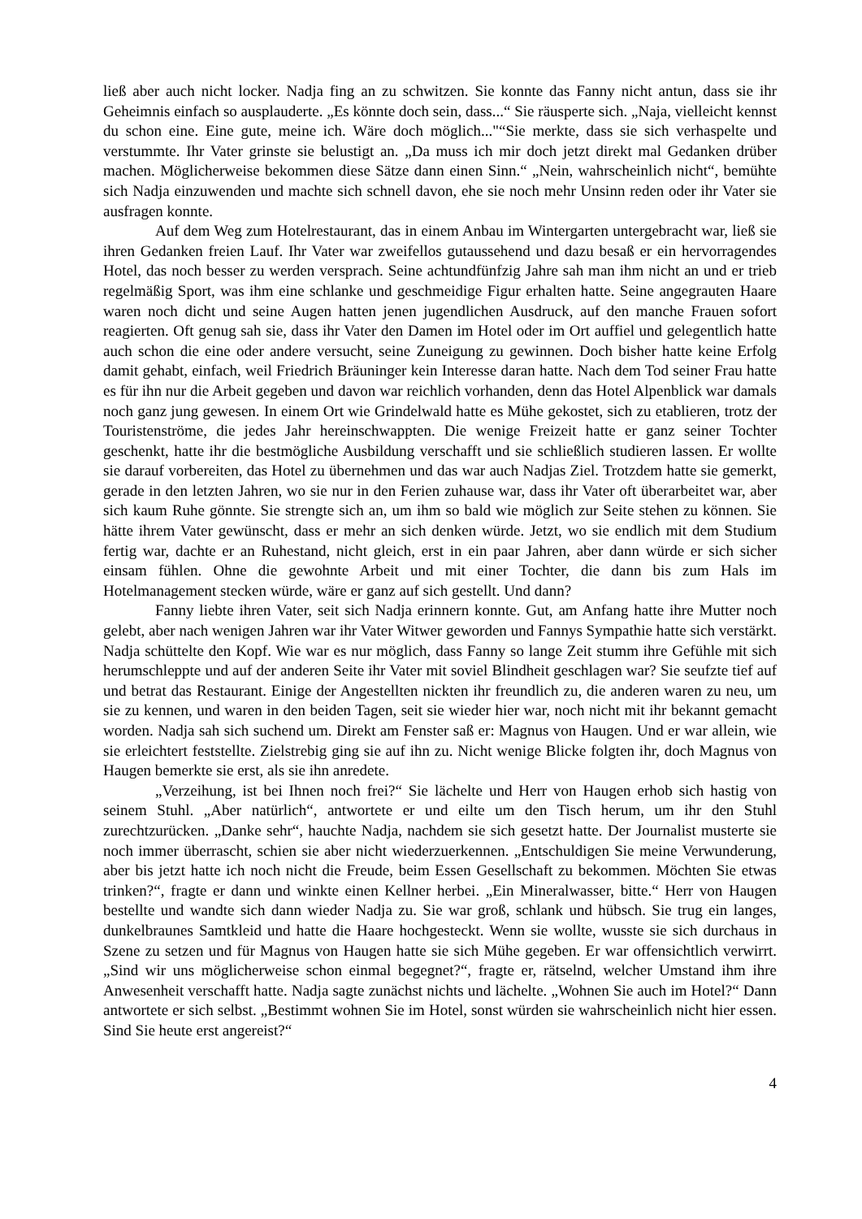ließ aber auch nicht locker. Nadja fing an zu schwitzen. Sie konnte das Fanny nicht antun, dass sie ihr Geheimnis einfach so ausplauderte. „Es könnte doch sein, dass...“ Sie räusperte sich. „Naja, vielleicht kennst du schon eine. Eine gute, meine ich. Wäre doch möglich..."“Sie merkte, dass sie sich verhaspelte und verstummte. Ihr Vater grinste sie belustigt an. „Da muss ich mir doch jetzt direkt mal Gedanken drüber machen. Möglicherweise bekommen diese Sätze dann einen Sinn.“ „Nein, wahrscheinlich nicht“, bemühte sich Nadja einzuwenden und machte sich schnell davon, ehe sie noch mehr Unsinn reden oder ihr Vater sie ausfragen konnte.
Auf dem Weg zum Hotelrestaurant, das in einem Anbau im Wintergarten untergebracht war, ließ sie ihren Gedanken freien Lauf. Ihr Vater war zweifellos gutaussehend und dazu besaß er ein hervorragendes Hotel, das noch besser zu werden versprach. Seine achtundfünfzig Jahre sah man ihm nicht an und er trieb regelmäßig Sport, was ihm eine schlanke und geschmeidige Figur erhalten hatte. Seine angegrauten Haare waren noch dicht und seine Augen hatten jenen jugendlichen Ausdruck, auf den manche Frauen sofort reagierten. Oft genug sah sie, dass ihr Vater den Damen im Hotel oder im Ort auffiel und gelegentlich hatte auch schon die eine oder andere versucht, seine Zuneigung zu gewinnen. Doch bisher hatte keine Erfolg damit gehabt, einfach, weil Friedrich Bräuninger kein Interesse daran hatte. Nach dem Tod seiner Frau hatte es für ihn nur die Arbeit gegeben und davon war reichlich vorhanden, denn das Hotel Alpenblick war damals noch ganz jung gewesen. In einem Ort wie Grindelwald hatte es Mühe gekostet, sich zu etablieren, trotz der Touristenströme, die jedes Jahr hereinschwappten. Die wenige Freizeit hatte er ganz seiner Tochter geschenkt, hatte ihr die bestmögliche Ausbildung verschafft und sie schließlich studieren lassen. Er wollte sie darauf vorbereiten, das Hotel zu übernehmen und das war auch Nadjas Ziel. Trotzdem hatte sie gemerkt, gerade in den letzten Jahren, wo sie nur in den Ferien zuhause war, dass ihr Vater oft überarbeitet war, aber sich kaum Ruhe gönnte. Sie strengte sich an, um ihm so bald wie möglich zur Seite stehen zu können. Sie hätte ihrem Vater gewünscht, dass er mehr an sich denken würde. Jetzt, wo sie endlich mit dem Studium fertig war, dachte er an Ruhestand, nicht gleich, erst in ein paar Jahren, aber dann würde er sich sicher einsam fühlen. Ohne die gewohnte Arbeit und mit einer Tochter, die dann bis zum Hals im Hotelmanagement stecken würde, wäre er ganz auf sich gestellt. Und dann?
Fanny liebte ihren Vater, seit sich Nadja erinnern konnte. Gut, am Anfang hatte ihre Mutter noch gelebt, aber nach wenigen Jahren war ihr Vater Witwer geworden und Fannys Sympathie hatte sich verstärkt. Nadja schüttelte den Kopf. Wie war es nur möglich, dass Fanny so lange Zeit stumm ihre Gefühle mit sich herumschleppte und auf der anderen Seite ihr Vater mit soviel Blindheit geschlagen war? Sie seufzte tief auf und betrat das Restaurant. Einige der Angestellten nickten ihr freundlich zu, die anderen waren zu neu, um sie zu kennen, und waren in den beiden Tagen, seit sie wieder hier war, noch nicht mit ihr bekannt gemacht worden. Nadja sah sich suchend um. Direkt am Fenster saß er: Magnus von Haugen. Und er war allein, wie sie erleichtert feststellte. Zielstrebig ging sie auf ihn zu. Nicht wenige Blicke folgten ihr, doch Magnus von Haugen bemerkte sie erst, als sie ihn anredete.
„Verzeihung, ist bei Ihnen noch frei?“ Sie lächelte und Herr von Haugen erhob sich hastig von seinem Stuhl. „Aber natürlich“, antwortete er und eilte um den Tisch herum, um ihr den Stuhl zurechtzurücken. „Danke sehr“, hauchte Nadja, nachdem sie sich gesetzt hatte. Der Journalist musterte sie noch immer überrascht, schien sie aber nicht wiederzuerkennen. „Entschuldigen Sie meine Verwunderung, aber bis jetzt hatte ich noch nicht die Freude, beim Essen Gesellschaft zu bekommen. Möchten Sie etwas trinken?“, fragte er dann und winkte einen Kellner herbei. „Ein Mineralwasser, bitte.“ Herr von Haugen bestellte und wandte sich dann wieder Nadja zu. Sie war groß, schlank und hübsch. Sie trug ein langes, dunkelbraunes Samtkleid und hatte die Haare hochgesteckt. Wenn sie wollte, wusste sie sich durchaus in Szene zu setzen und für Magnus von Haugen hatte sie sich Mühe gegeben. Er war offensichtlich verwirrt. „Sind wir uns möglicherweise schon einmal begegnet?“, fragte er, rätselnd, welcher Umstand ihm ihre Anwesenheit verschafft hatte. Nadja sagte zunächst nichts und lächelte. „Wohnen Sie auch im Hotel?“ Dann antwortete er sich selbst. „Bestimmt wohnen Sie im Hotel, sonst würden sie wahrscheinlich nicht hier essen. Sind Sie heute erst angereist?“
4